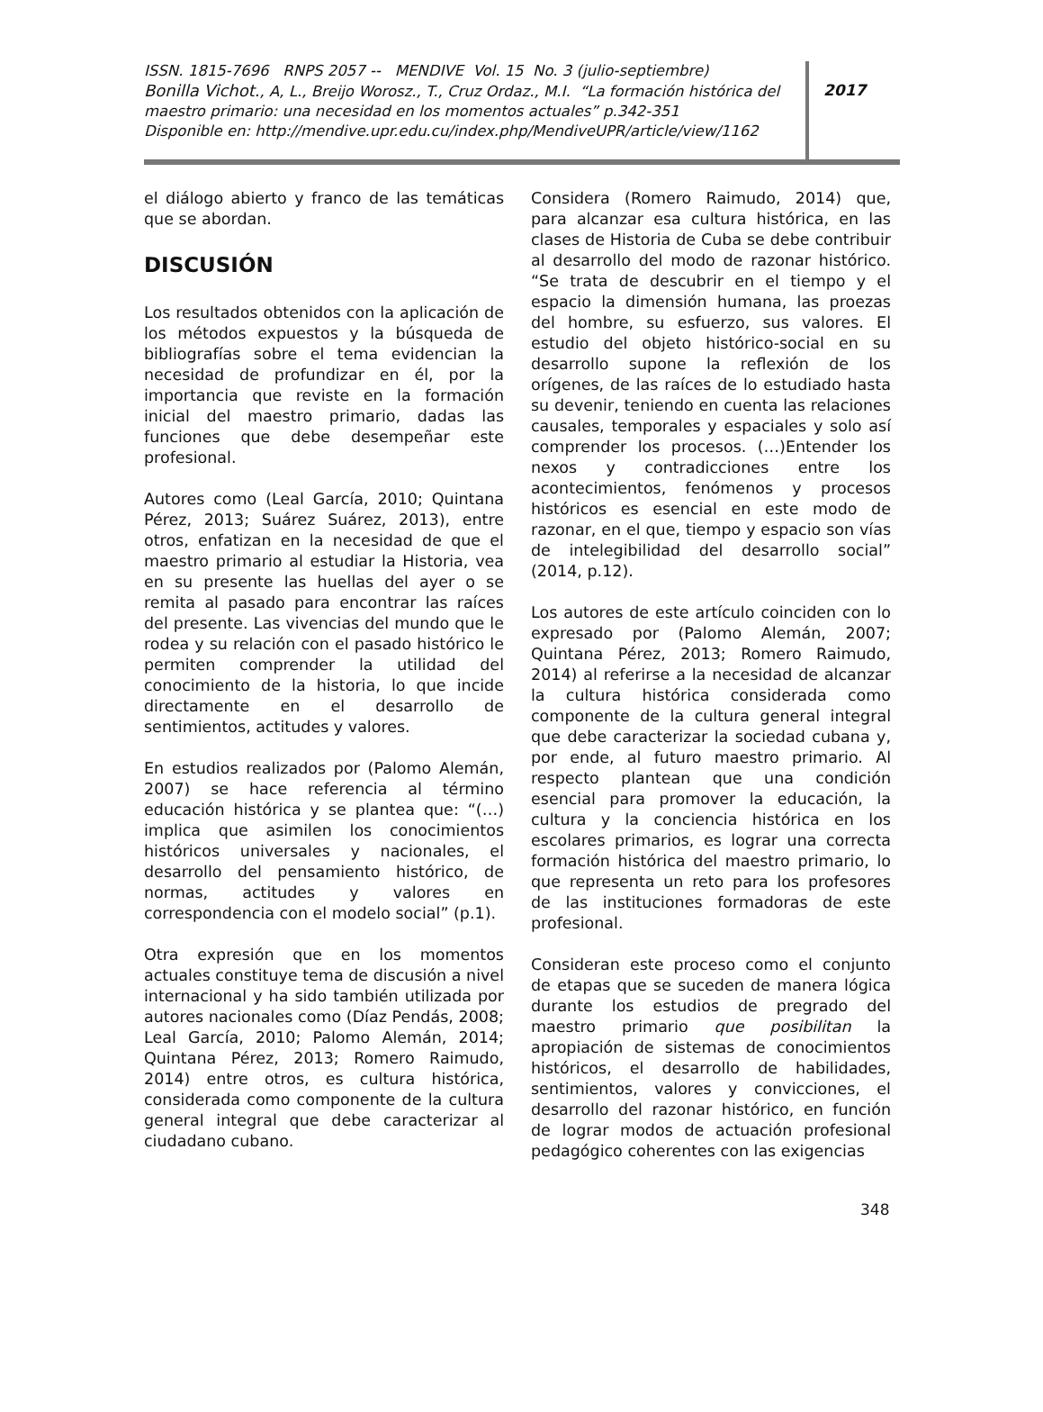ISSN. 1815-7696 RNPS 2057 -- MENDIVE Vol. 15 No. 3 (julio-septiembre)
Bonilla Vichot., A, L., Breijo Worosz., T., Cruz Ordaz., M.I. “La formación histórica del maestro primario: una necesidad en los momentos actuales” p.342-351
Disponible en: http://mendive.upr.edu.cu/index.php/MendiveUPR/article/view/1162
2017
el diálogo abierto y franco de las temáticas que se abordan.
DISCUSIÓN
Los resultados obtenidos con la aplicación de los métodos expuestos y la búsqueda de bibliografías sobre el tema evidencian la necesidad de profundizar en él, por la importancia que reviste en la formación inicial del maestro primario, dadas las funciones que debe desempeñar este profesional.
Autores como (Leal García, 2010; Quintana Pérez, 2013; Suárez Suárez, 2013), entre otros, enfatizan en la necesidad de que el maestro primario al estudiar la Historia, vea en su presente las huellas del ayer o se remita al pasado para encontrar las raíces del presente. Las vivencias del mundo que le rodea y su relación con el pasado histórico le permiten comprender la utilidad del conocimiento de la historia, lo que incide directamente en el desarrollo de sentimientos, actitudes y valores.
En estudios realizados por (Palomo Alemán, 2007) se hace referencia al término educación histórica y se plantea que: “(…) implica que asimilen los conocimientos históricos universales y nacionales, el desarrollo del pensamiento histórico, de normas, actitudes y valores en correspondencia con el modelo social” (p.1).
Otra expresión que en los momentos actuales constituye tema de discusión a nivel internacional y ha sido también utilizada por autores nacionales como (Díaz Pendás, 2008; Leal García, 2010; Palomo Alemán, 2014; Quintana Pérez, 2013; Romero Raimudo, 2014) entre otros, es cultura histórica, considerada como componente de la cultura general integral que debe caracterizar al ciudadano cubano.
Considera (Romero Raimudo, 2014) que, para alcanzar esa cultura histórica, en las clases de Historia de Cuba se debe contribuir al desarrollo del modo de razonar histórico. “Se trata de descubrir en el tiempo y el espacio la dimensión humana, las proezas del hombre, su esfuerzo, sus valores. El estudio del objeto histórico-social en su desarrollo supone la reflexión de los orígenes, de las raíces de lo estudiado hasta su devenir, teniendo en cuenta las relaciones causales, temporales y espaciales y solo así comprender los procesos. (…)Entender los nexos y contradicciones entre los acontecimientos, fenómenos y procesos históricos es esencial en este modo de razonar, en el que, tiempo y espacio son vías de intelegibilidad del desarrollo social” (2014, p.12).
Los autores de este artículo coinciden con lo expresado por (Palomo Alemán, 2007; Quintana Pérez, 2013; Romero Raimudo, 2014) al referirse a la necesidad de alcanzar la cultura histórica considerada como componente de la cultura general integral que debe caracterizar la sociedad cubana y, por ende, al futuro maestro primario. Al respecto plantean que una condición esencial para promover la educación, la cultura y la conciencia histórica en los escolares primarios, es lograr una correcta formación histórica del maestro primario, lo que representa un reto para los profesores de las instituciones formadoras de este profesional.
Consideran este proceso como el conjunto de etapas que se suceden de manera lógica durante los estudios de pregrado del maestro primario que posibilitan la apropiación de sistemas de conocimientos históricos, el desarrollo de habilidades, sentimientos, valores y convicciones, el desarrollo del razonar histórico, en función de lograr modos de actuación profesional pedagógico coherentes con las exigencias
348